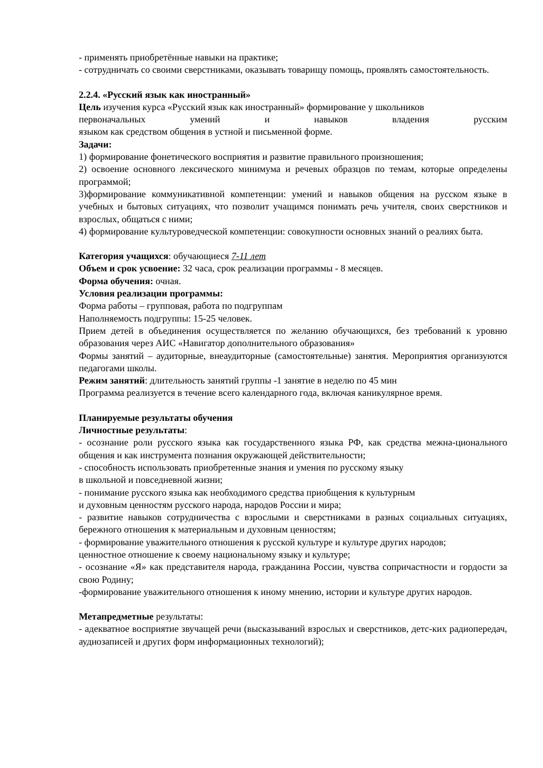- применять приобретённые навыки на практике;
- сотрудничать со своими сверстниками, оказывать товарищу помощь, проявлять самостоятельность.
2.2.4. «Русский язык как иностранный»
Цель изучения курса «Русский язык как иностранный» формирование у школьников
первоначальных умений и навыков владения русским
языком как средством общения в устной и письменной форме.
Задачи:
1) формирование фонетического восприятия и развитие правильного произношения;
2) освоение основного лексического минимума и речевых образцов по темам, которые определены программой;
3)формирование коммуникативной компетенции: умений и навыков общения на русском языке в учебных и бытовых ситуациях, что позволит учащимся понимать речь учителя, своих сверстников и взрослых, общаться с ними;
4) формирование культуроведческой компетенции: совокупности основных знаний о реалиях быта.
Категория учащихся: обучающиеся 7-11 лет
Объем и срок усвоение: 32 часа, срок реализации программы - 8 месяцев.
Форма обучения: очная.
Условия реализации программы:
Форма работы – групповая, работа по подгруппам
Наполняемость подгруппы: 15-25 человек.
Прием детей в объединения осуществляется по желанию обучающихся, без требований к уровню образования через АИС «Навигатор дополнительного образования»
Формы занятий – аудиторные, внеаудиторные (самостоятельные) занятия. Мероприятия организуются педагогами школы.
Режим занятий: длительность занятий группы -1 занятие в неделю по 45 мин
Программа реализуется в течение всего календарного года, включая каникулярное время.
Планируемые результаты обучения
Личностные результаты:
- осознание роли русского языка как государственного языка РФ, как средства межна-ционального общения и как инструмента познания окружающей действительности;
- способность использовать приобретенные знания и умения по русскому языку
в школьной и повседневной жизни;
- понимание русского языка как необходимого средства приобщения к культурным
и духовным ценностям русского народа, народов России и мира;
- развитие навыков сотрудничества с взрослыми и сверстниками в разных социальных ситуациях, бережного отношения к материальным и духовным ценностям;
- формирование уважительного отношения к русской культуре и культуре других народов;
ценностное отношение к своему национальному языку и культуре;
- осознание «Я» как представителя народа, гражданина России, чувства сопричастности и гордости за свою Родину;
-формирование уважительного отношения к иному мнению, истории и культуре других народов.
Метапредметные результаты:
- адекватное восприятие звучащей речи (высказываний взрослых и сверстников, детс-ких радиопередач, аудиозаписей и других форм информационных технологий);